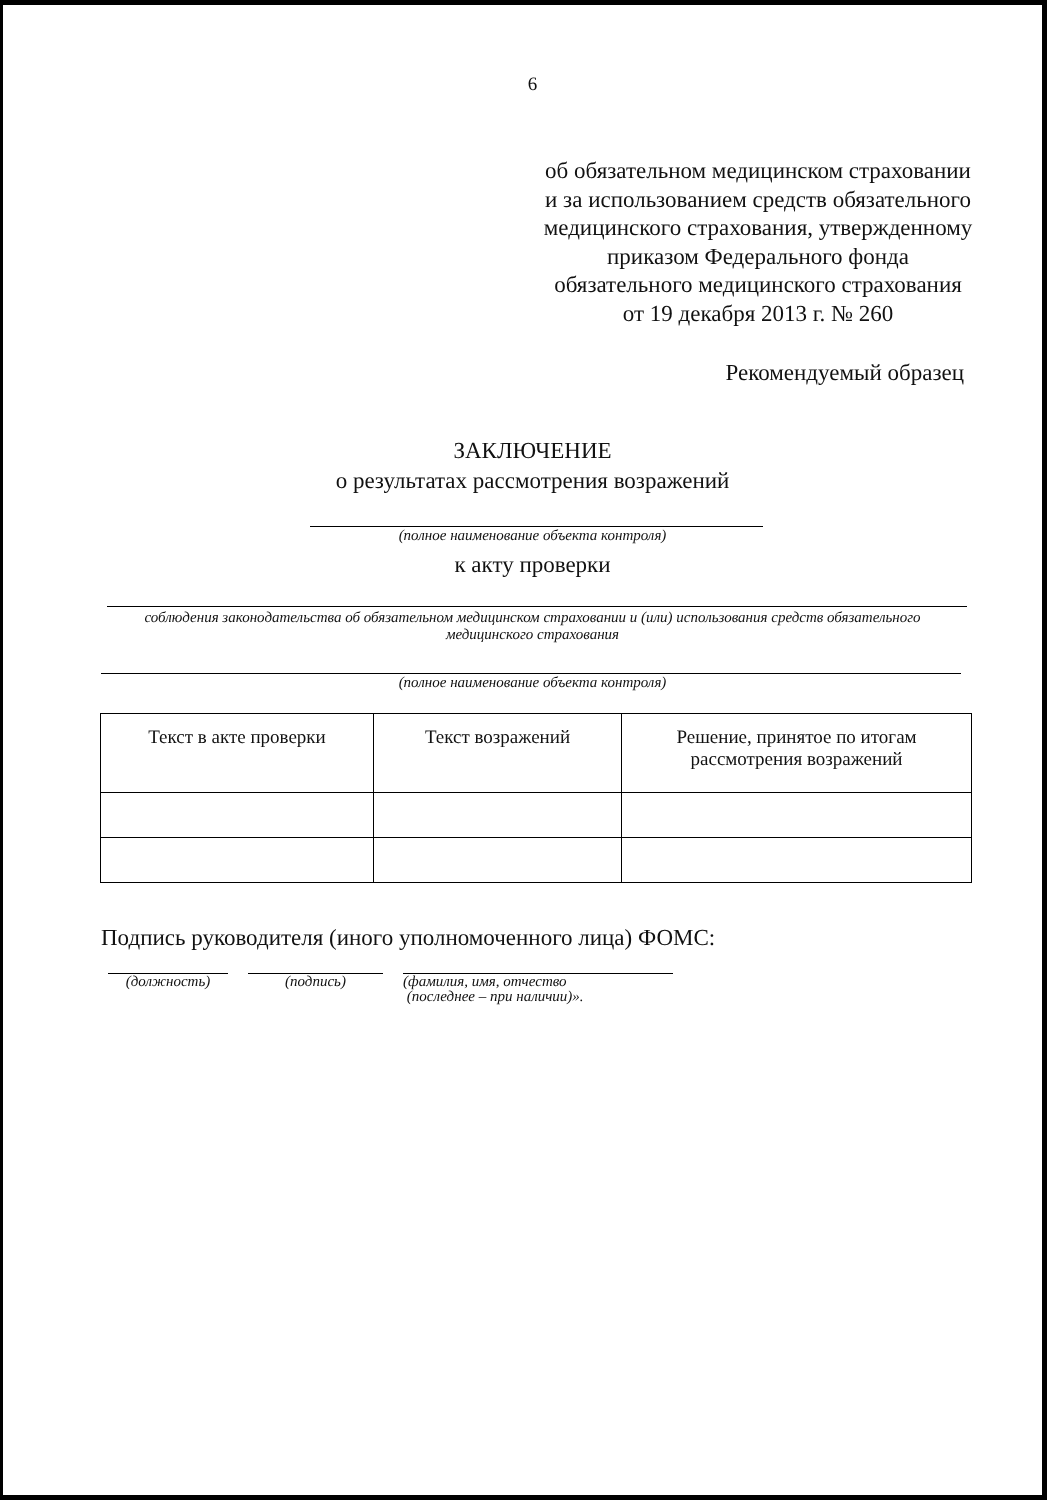6
об обязательном медицинском страховании и за использованием средств обязательного медицинского страхования, утвержденному приказом Федерального фонда обязательного медицинского страхования от 19 декабря 2013 г. № 260
Рекомендуемый образец
ЗАКЛЮЧЕНИЕ
о результатах рассмотрения возражений
(полное наименование объекта контроля)
к акту проверки
соблюдения законодательства об обязательном медицинском страховании и (или) использования средств обязательного медицинского страхования
(полное наименование объекта контроля)
| Текст в акте проверки | Текст возражений | Решение, принятое по итогам рассмотрения возражений |
Подпись руководителя (иного уполномоченного лица) ФОМС:
(должность) (подпись) (фамилия, имя, отчество
(последнее – при наличии)».